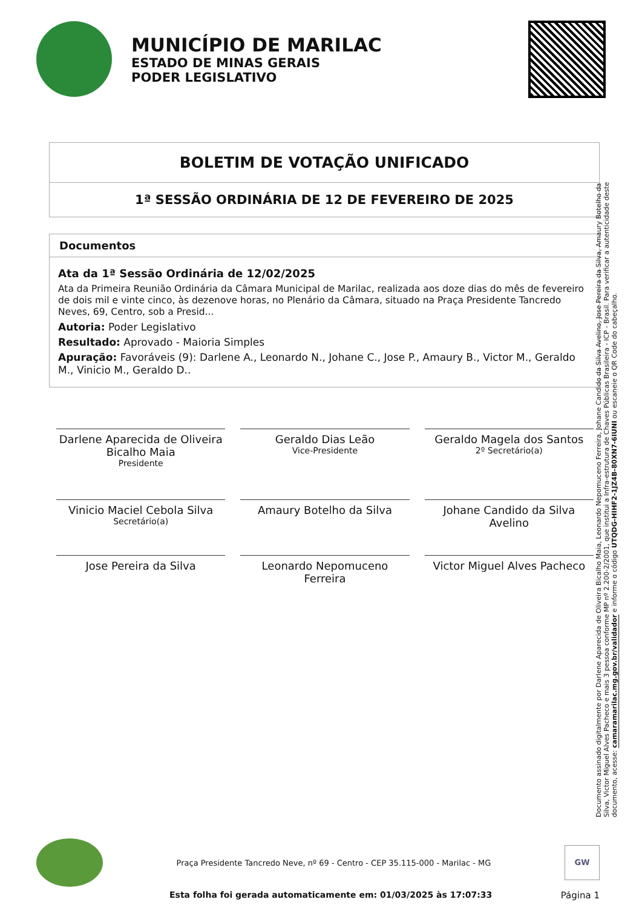MUNICÍPIO DE MARILAC
ESTADO DE MINAS GERAIS
PODER LEGISLATIVO
BOLETIM DE VOTAÇÃO UNIFICADO
1ª SESSÃO ORDINÁRIA DE 12 DE FEVEREIRO DE 2025
Documentos
Ata da 1ª Sessão Ordinária de 12/02/2025
Ata da Primeira Reunião Ordinária da Câmara Municipal de Marilac, realizada aos doze dias do mês de fevereiro de dois mil e vinte cinco, às dezenove horas, no Plenário da Câmara, situado na Praça Presidente Tancredo Neves, 69, Centro, sob a Presid...
Autoria: Poder Legislativo
Resultado: Aprovado - Maioria Simples
Apuração: Favoráveis (9): Darlene A., Leonardo N., Johane C., Jose P., Amaury B., Victor M., Geraldo M., Vinicio M., Geraldo D..
Darlene Aparecida de Oliveira Bicalho Maia
Presidente
Geraldo Dias Leão
Vice-Presidente
Geraldo Magela dos Santos
2º Secretário(a)
Vinicio Maciel Cebola Silva
Secretário(a)
Amaury Botelho da Silva
Johane Candido da Silva Avelino
Jose Pereira da Silva
Leonardo Nepomuceno Ferreira
Victor Miguel Alves Pacheco
Documento assinado digitalmente por Darlene Aparecida de Oliveira Bicalho Maia, Leonardo Nepomuceno Ferreira, Johane Candido da Silva Avelino, Jose Pereira da Silva, Amaury Botelho da Silva, Victor Miguel Alves Pacheco e mais 3 pessoa conforme MP nº 2.200-2/2001, que institui a Infra-estrutura de Chaves Públicas Brasileira - ICP - Brasil. Para verificar a autenticidade deste documento, acesse: camaramarilac.mg.gov.br/validador e informe o código UTQDG-HIHF2-1JZ4B-80XN7-6IUNI ou escaneie o QR Code do cabeçalho.
Praça Presidente Tancredo Neve, nº 69 - Centro - CEP 35.115-000 - Marilac - MG
GW
Esta folha foi gerada automaticamente em: 01/03/2025 às 17:07:33 Página 1